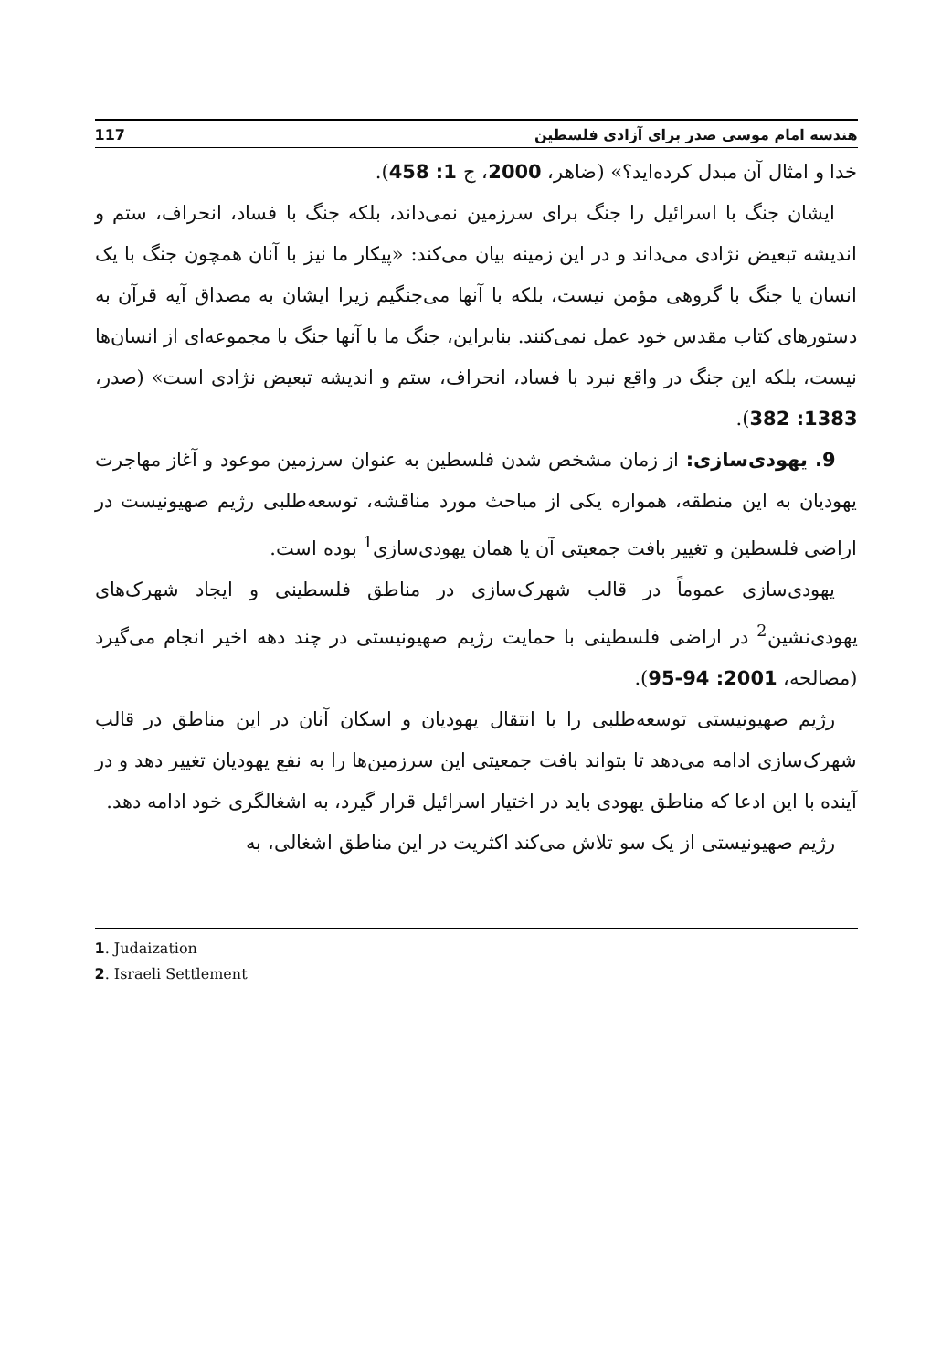هندسه امام موسی صدر برای آزادی فلسطین 117
خدا و امثال آن مبدل کرده‌اید؟» (ضاهر، 2000، ج 1: 458).
ایشان جنگ با اسرائیل را جنگ برای سرزمین نمی‌داند، بلکه جنگ با فساد، انحراف، ستم و اندیشه تبعیض نژادی می‌داند و در این زمینه بیان می‌کند: «پیکار ما نیز با آنان همچون جنگ با یک انسان یا جنگ با گروهی مؤمن نیست، بلکه با آنها می‌جنگیم زیرا ایشان به مصداق آیه قرآن به دستورهای کتاب مقدس خود عمل نمی‌کنند. بنابراین، جنگ ما با آنها جنگ با مجموعه‌ای از انسان‌ها نیست، بلکه این جنگ در واقع نبرد با فساد، انحراف، ستم و اندیشه تبعیض نژادی است» (صدر، 1383: 382).
9. یهودی‌سازی: از زمان مشخص شدن فلسطین به عنوان سرزمین موعود و آغاز مهاجرت یهودیان به این منطقه، همواره یکی از مباحث مورد مناقشه، توسعه‌طلبی رژیم صهیونیست در اراضی فلسطین و تغییر بافت جمعیتی آن یا همان یهودی‌سازی<sup>1</sup> بوده است.
یهودی‌سازی عموماً در قالب شهرک‌سازی در مناطق فلسطینی و ایجاد شهرک‌های یهودی‌نشین<sup>2</sup> در اراضی فلسطینی با حمایت رژیم صهیونیستی در چند دهه اخیر انجام می‌گیرد (مصالحه، 2001: 94-95).
رژیم صهیونیستی توسعه‌طلبی را با انتقال یهودیان و اسکان آنان در این مناطق در قالب شهرک‌سازی ادامه می‌دهد تا بتواند بافت جمعیتی این سرزمین‌ها را به نفع یهودیان تغییر دهد و در آینده با این ادعا که مناطق یهودی باید در اختیار اسرائیل قرار گیرد، به اشغالگری خود ادامه دهد.
رژیم صهیونیستی از یک سو تلاش می‌کند اکثریت در این مناطق اشغالی، به
1. Judaization
2. Israeli Settlement